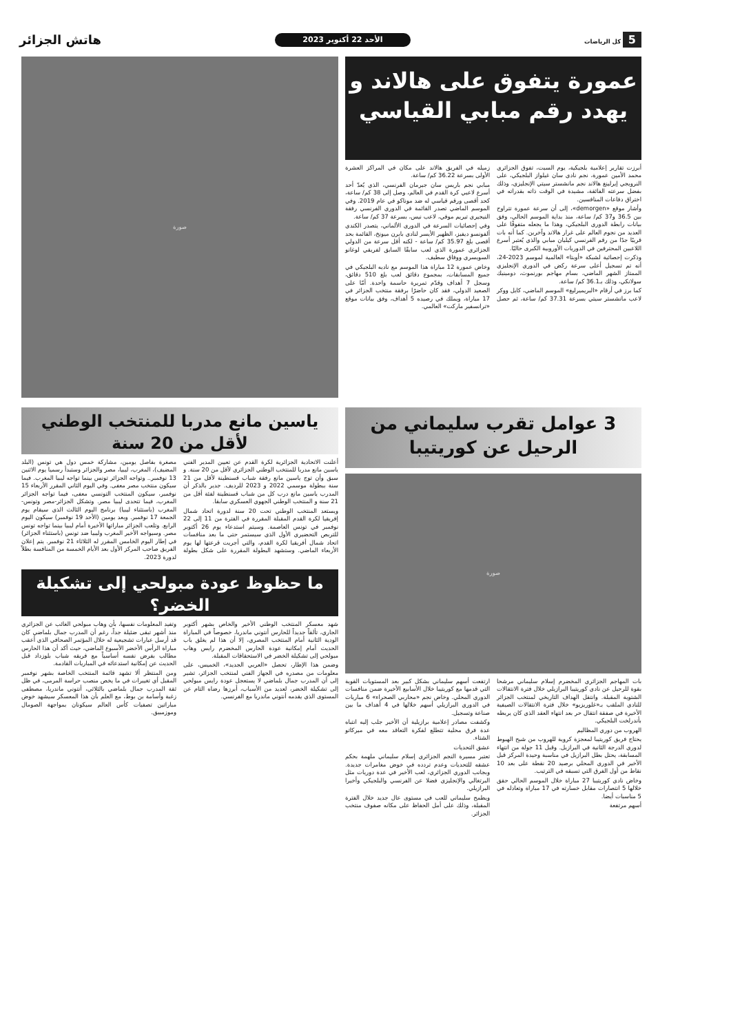5 كل الرياضات
الأحد 22 أكتوبر 2023
هاتش الجزائر
عمورة يتفوق على هالاند و يهدد رقم مبابي القياسي
أبرزت تقارير إعلامية بلجيكية، يوم السبت، تفوق الجزائري محمد الأمين عمورة، نجم نادي سان غيلواز البلجيكي، على النرويجي إيرلينغ هالاند نجم مانشستر سيتي الإنجليزي، وذلك بفضل سرعته الفائقة، مشيدة في الوقت ذاته بقدراته في اختراق دفاعات المنافسين.
وأشار موقع «demorgen»، إلى أن سرعة عمورة تتراوح بين 36.5 و37 كم/ ساعة، منذ بداية الموسم الحالي، وفق بيانات رابطة الدوري البلجيكي، وهذا ما يجعله متفوقًا على العديد من نجوم العالم على غرار هالاند وآخرين. كما أنه بات قريبًا جدًا من رقم الفرنسي كيليان مبابي والذي يُعتبر أسرع اللاعبين المحترفين في الدوريات الأوروبية الكبرى حاليًا.
وذكرت إحصائية لشبكة «أوبتا» العالمية لموسم 2023-24، أنه تم تسجيل أعلى سرعة ركض في الدوري الإنجليزي الممتاز الشهر الماضي، بسام مهاجم بورنموث، دومينيك سولانكي، وذلك بـ36.1 كم/ ساعة.
كما برز في أرقام «البريميرليغ» الموسم الماضي، كايل ووكر لاعب مانشستر سيتي بسرعة 37.31 كم/ ساعة، ثم حصل زميله في الفريق هالاند على مكان في المراكز العشرة الأولى بسرعة 36.22 كم/ ساعة.
مبابي نجم باريس سان جيرمان الفرنسي، الذي يُعدّ أحد أسرع لاعبي كرة القدم في العالم، وصل إلى 38 كم/ ساعة، كحد أقصى ورقم قياسي له ضد موناكو في عام 2019. وفي الموسم الماضي تصدر القائمة في الدوري الفرنسي رفقة النيجيري تيريم موفي، لاعب نيس، بسرعة 37 كم/ ساعة.
وفي إحصائيات السرعة في الدوري الألماني، يتصدر الكندي ألفونسو ديفيز، الظهير الأيسر لنادي بايرن ميونخ، القائمة بحد أقصى بلغ 35.97 كم/ ساعة - لكنه أقل سرعة من الدولي الجزائري عمورة الذي لعب سابقًا السابق لفريقي لوغانو السويسري ووفاق سطيف.
وخاض عمورة 12 مباراة هذا الموسم مع ناديه البلجيكي في جميع المسابقات، بمجموع دقائق لعب بلغ 510 دقائق، وسجل 7 أهداف وقدّم تمريرة حاسمة واحدة. أمّا على الصعيد الدولي، فقد كان حاضرًا برفقة منتخب الجزائر في 17 مباراة، ويملك في رصيده 5 أهداف، وفق بيانات موقع «ترانسفير ماركت» العالمي.
صورة
3 عوامل تقرب سليماني من الرحيل عن كوريتيبا
صورة
بات المهاجم الجزائري المخضرم إسلام سليماني مرشحا بقوة للرحيل عن نادي كوريتيبا البرازيلي خلال فترة الانتقالات الشتوية المقبلة. وانتقل الهداف التاريخي لمنتخب الجزائر للنادي الملقب بـ«غلوريزيو» خلال فترة الانتقالات الصيفية الأخيرة في صفقة انتقال حر بعد انتهاء العقد الذي كان يربطه بأندرلخت البلجيكي.
الهروب من دوري المظاليم
يحتاج فريق كوريتيبا لمعجزة كروية للهروب من شبح الهبوط لدوري الدرجة الثانية في البرازيل. وقبل 11 جولة من انتهاء المسابقة، يحتل بطل البرازيل في مناسبة وحيدة المركز قبل الأخير في الدوري المحلي برصيد 20 نقطة على بعد 10 نقاط من أول الفرق التي تسبقه في الترتيب.
وخاض نادي كوريتيبا 27 مباراة خلال الموسم الحالي حقق خلالها 5 انتصارات مقابل خسارته في 17 مباراة وتعادله في 5 مناسبات أيضا.
أسهم مرتفعة
ارتفعت أسهم سليماني بشكل كبير بعد المستويات القوية التي قدمها مع كوريتيبا خلال الأسابيع الأخيرة ضمن منافسات الدوري المحلي. وخاض نجم «محاربي الصحراء» 6 مباريات في الدوري البرازيلي أسهم خلالها في 4 أهداف ما بين صناعة وتسجيل.
وكشفت مصادر إعلامية برازيلية أن الأخير جلب إليه انتباه عدة فرق محلية تتطلع لفكرة التعاقد معه في ميركاتو الشتاء.
عشق التحديات
تعتبر مسيرة النجم الجزائري إسلام سليماني ملهمة بحكم عشقه للتحديات وعدم تردده في خوض مغامرات جديدة. وبجانب الدوري الجزائري، لعب الأخير في عدة دوريات مثل البرتغالي والإنجليزي فضلا عن الفرنسي والبلجيكي وأخيرا البرازيلي.
ويطمح سليماني للعب في مستوى عال جديد خلال الفترة المقبلة، وذلك على أمل الحفاظ على مكانه صفوف منتخب الجزائر.
ياسين مانع مدربا للمنتخب الوطني لأقل من 20 سنة
أعلنت الاتحادية الجزائرية لكرة القدم عن تعيين المدير الفني ياسين مانع مدربا للمنتخب الوطني الجزائري لأقل من 20 سنة. و سبق وأن توج ياسين مانع رفقة شباب قسنطينة لأقل من 21 سنة ببطولة موسمي 2022 و 2023 للرديف. جدير بالذكر أن المدرب ياسين مانع درب كل من شباب قسنطينة لفئة أقل من 21 سنة و المنتخب الوطني الجهوي العسكري سابقا.
ويستعد المنتخب الوطني تحت 20 سنة لدورة اتحاد شمال إفريقيا لكرة القدم المقبلة المقررة في الفترة من 11 إلى 22 نوفمبر في تونس العاصمة. وسيتم استدعاء يوم 26 أكتوبر للتربص التحضيري الأول الذي سيستمر حتى ما بعد منافسات اتحاد شمال أفريقيا لكرة القدم، والتي أجريت قرعتها لها يوم الأربعاء الماضي. وستشهد البطولة المقررة على شكل بطولة مصغرة بفاصل يومين، مشاركة خمس دول هي تونس (البلد المضيف)، المغرب، ليبيا، مصر والجزائر وستبدأ رسميا يوم الاثنين 13 نوفمبر.. وتواجه الجزائر تونس بينما تواجه ليبيا المغرب. فيما سيكون منتخب مصر معفى. وفي اليوم الثاني المقرر الأربعاء 15 نوفمبر، سيكون المنتخب التونسي معفى، فيما تواجه الجزائر المغرب، فيما تتحدى ليبيا مصر. وتشكل الجزائر-مصر وتونس-المغرب (باستثناء ليبيا) برنامج اليوم الثالث الذي سيقام يوم الجمعة 17 نوفمبر. وبعد يومين (الأحد 19 نوفمبر) سيكون اليوم الرابع. وتلعب الجزائر مباراتها الأخيرة أمام ليبيا بينما تواجه تونس مصر. وسيواجه الأخير المغرب وليبيا ضد تونس (باستثناء الجزائر) في إطار اليوم الخامس المقرر له الثلاثاء 21 نوفمبر. يتم إعلان الفريق صاحب المركز الأول بعد الأيام الخمسة من المنافسة بطلاً لدورة 2023.
ما حظوظ عودة مبولحي إلى تشكيلة الخضر؟
شهد معسكر المنتخب الوطني الأخير والخاص بشهر أكتوبر الجاري، تألقاً جديداً للحارس أنتوني ماندريا، خصوصاً في المباراة الودية الثانية أمام المنتخب المصري، إلا أن هذا لم يغلق باب الحديث أمام إمكانية عودة الحارس المخضرم رايس وهاب مبولحي إلى تشكيلة الخضر في الاستحقاقات المقبلة.
وضمن هذا الإطار، تحصل «العربي الجديد»، الخميس، على معلومات من مصدره في الجهاز الفني لمنتخب الجزائر، تشير إلى أن المدرب جمال بلماضي لا يستعجل عودة رايس مبولحي إلى تشكيلة الخضر، لعديد من الأسباب، أبرزها رضاه التام عن المستوى الذي يقدمه أنتوني ماندريا مع الفرنسي.
وتفيد المعلومات نفسها، بأن وهاب مبولحي الغائب عن الجزائري منذ أشهر تبقى ضئيلة جداً، رغم أن المدرب جمال بلماضي كان قد أرسل عبارات تشجيعية له خلال المؤتمر الصحافي الذي أعقب مباراة الرأس الأخضر الأسبوع الماضي، حيث أكد أن هذا الحارس مطالب بفرض نفسه أساسياً مع فريقه شباب بلوزداد قبل الحديث عن إمكانية استدعائه في المباريات القادمة.
ومن المنتظر ألا تشهد قائمة المنتخب الخاصة بشهر نوفمبر المقبل أي تغييرات في ما يخص منصب حراسة المرمى، في ظل ثقة المدرب جمال بلماضي بالثلاثي، أنتوني ماندريا، مصطفى زغبة وأسامة بن بوط، مع العلم بأن هذا المعسكر سيشهد خوض مباراتين تصفيات كأس العالم سيكونان بمواجهة الصومال وموزمبيق.